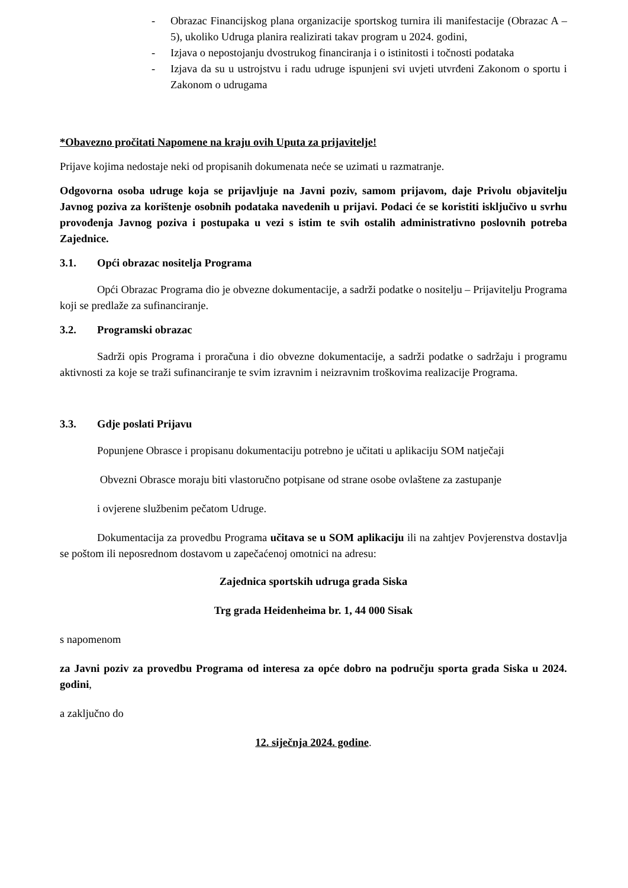- Obrazac Financijskog plana organizacije sportskog turnira ili manifestacije (Obrazac A – 5), ukoliko Udruga planira realizirati takav program u 2024. godini,
- Izjava o nepostojanju dvostrukog financiranja i o istinitosti i točnosti podataka
- Izjava da su u ustrojstvu i radu udruge ispunjeni svi uvjeti utvrđeni Zakonom o sportu i Zakonom o udrugama
*Obavezno pročitati Napomene na kraju ovih Uputa za prijavitelje!
Prijave kojima nedostaje neki od propisanih dokumenata neće se uzimati u razmatranje.
Odgovorna osoba udruge koja se prijavljuje na Javni poziv, samom prijavom, daje Privolu objavitelju Javnog poziva za korištenje osobnih podataka navedenih u prijavi. Podaci će se koristiti isključivo u svrhu provođenja Javnog poziva i postupaka u vezi s istim te svih ostalih administrativno poslovnih potreba Zajednice.
3.1. Opći obrazac nositelja Programa
Opći Obrazac Programa dio je obvezne dokumentacije, a sadrži podatke o nositelju – Prijavitelju Programa koji se predlaže za sufinanciranje.
3.2. Programski obrazac
Sadrži opis Programa i proračuna i dio obvezne dokumentacije, a sadrži podatke o sadržaju i programu aktivnosti za koje se traži sufinanciranje te svim izravnim i neizravnim troškovima realizacije Programa.
3.3. Gdje poslati Prijavu
Popunjene Obrasce i propisanu dokumentaciju potrebno je učitati u aplikaciju SOM natječaji
Obvezni Obrasce moraju biti vlastoručno potpisane od strane osobe ovlaštene za zastupanje
i ovjerene službenim pečatom Udruge.
Dokumentacija za provedbu Programa učitava se u SOM aplikaciju ili na zahtjev Povjerenstva dostavlja se poštom ili neposrednom dostavom u zapečaćenoj omotnici na adresu:
Zajednica sportskih udruga grada Siska
Trg grada Heidenheima br. 1, 44 000 Sisak
s napomenom
za Javni poziv za provedbu Programa od interesa za opće dobro na području sporta grada Siska u 2024. godini,
a zaključno do
12. siječnja 2024. godine.